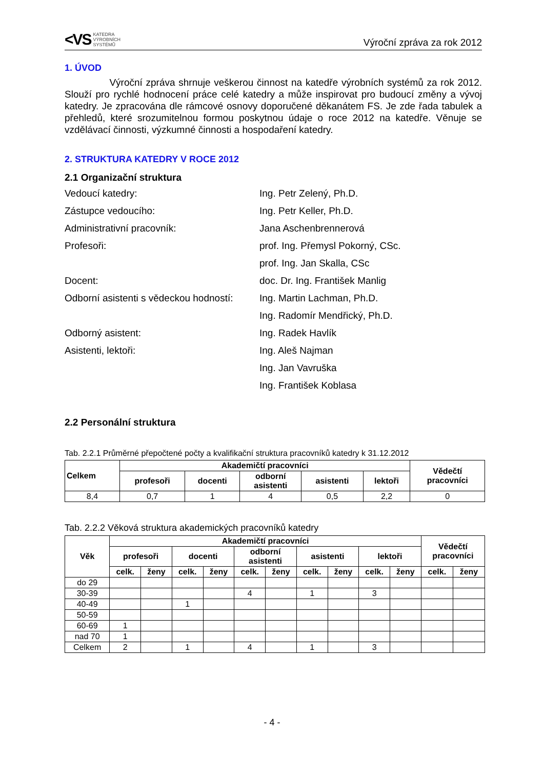<VS KATEDRA
VÝROBNÍCH
SYSTÉMŮ
Výroční zpráva za rok 2012
1. ÚVOD
Výroční zpráva shrnuje veškerou činnost na katedře výrobních systémů za rok 2012. Slouží pro rychlé hodnocení práce celé katedry a může inspirovat pro budoucí změny a vývoj katedry. Je zpracována dle rámcové osnovy doporučené děkanátem FS. Je zde řada tabulek a přehledů, které srozumitelnou formou poskytnou údaje o roce 2012 na katedře. Věnuje se vzdělávací činnosti, výzkumné činnosti a hospodaření katedry.
2. STRUKTURA KATEDRY V ROCE 2012
2.1 Organizační struktura
Vedoucí katedry:
Ing. Petr Zelený, Ph.D.
Zástupce vedoucího:
Ing. Petr Keller, Ph.D.
Administrativní pracovník:
Jana Aschenbrennerová
Profesoři:
prof. Ing. Přemysl Pokorný, CSc.
prof. Ing. Jan Skalla, CSc
Docent:
doc. Dr. Ing. František Manlig
Odborní asistenti s vědeckou hodností:
Ing. Martin Lachman, Ph.D.
Ing. Radomír Mendřický, Ph.D.
Odborný asistent:
Ing. Radek Havlík
Asistenti, lektoři:
Ing. Aleš Najman
Ing. Jan Vavruška
Ing. František Koblasa
2.2 Personální struktura
Tab. 2.2.1 Průměrné přepočtené počty a kvalifikační struktura pracovníků katedry k 31.12.2012
| Celkem | Akademičtí pracovníci | | | | | Vědečtí pracovníci |
| --- | --- | --- | --- | --- | --- | --- |
| | profesoři | docenti | odborní asistenti | asistenti | lektoři | |
| 8,4 | 0,7 | 1 | 4 | 0,5 | 2,2 | 0 |
Tab. 2.2.2 Věková struktura akademických pracovníků katedry
| Věk | Akademičtí pracovníci | | | | | | | | | | Vědečtí pracovníci | |
| --- | --- | --- | --- | --- | --- | --- | --- | --- | --- | --- | --- | --- |
| | profesoři | | docenti | | odborní asistenti | | asistenti | | lektoři | | | |
| | celk. | ženy | celk. | ženy | celk. | ženy | celk. | ženy | celk. | ženy | celk. | ženy |
| do 29 | | | | | | | | | | | | |
| 30-39 | | | | | 4 | | 1 | | 3 | | | |
| 40-49 | | | 1 | | | | | | | | | |
| 50-59 | | | | | | | | | | | | |
| 60-69 | 1 | | | | | | | | | | | |
| nad 70 | 1 | | | | | | | | | | | |
| Celkem | 2 | | 1 | | 4 | | 1 | | 3 | | | |
- 4 -